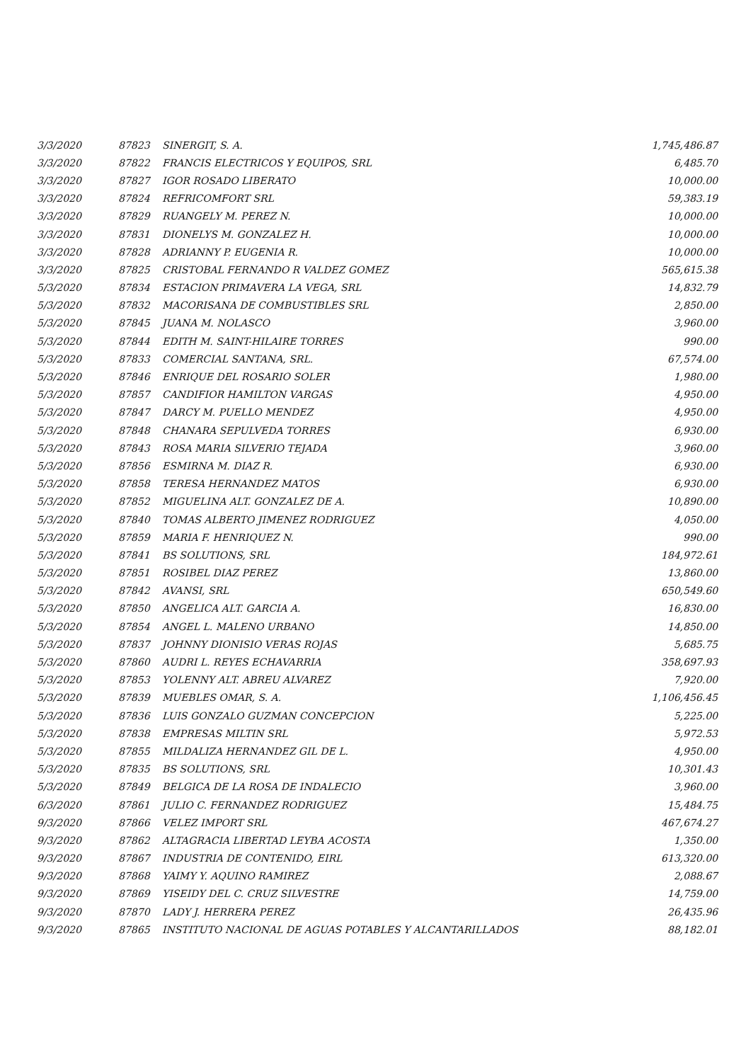| 3/3/2020 | 87823 | SINERGIT, S. A. | 1,745,486.87 |
| 3/3/2020 | 87822 | FRANCIS ELECTRICOS Y EQUIPOS, SRL | 6,485.70 |
| 3/3/2020 | 87827 | IGOR ROSADO LIBERATO | 10,000.00 |
| 3/3/2020 | 87824 | REFRICOMFORT SRL | 59,383.19 |
| 3/3/2020 | 87829 | RUANGELY M. PEREZ N. | 10,000.00 |
| 3/3/2020 | 87831 | DIONELYS M. GONZALEZ H. | 10,000.00 |
| 3/3/2020 | 87828 | ADRIANNY P. EUGENIA R. | 10,000.00 |
| 3/3/2020 | 87825 | CRISTOBAL FERNANDO R VALDEZ GOMEZ | 565,615.38 |
| 5/3/2020 | 87834 | ESTACION PRIMAVERA LA VEGA, SRL | 14,832.79 |
| 5/3/2020 | 87832 | MACORISANA DE COMBUSTIBLES SRL | 2,850.00 |
| 5/3/2020 | 87845 | JUANA M. NOLASCO | 3,960.00 |
| 5/3/2020 | 87844 | EDITH M. SAINT-HILAIRE TORRES | 990.00 |
| 5/3/2020 | 87833 | COMERCIAL SANTANA, SRL. | 67,574.00 |
| 5/3/2020 | 87846 | ENRIQUE DEL ROSARIO SOLER | 1,980.00 |
| 5/3/2020 | 87857 | CANDIFIOR HAMILTON VARGAS | 4,950.00 |
| 5/3/2020 | 87847 | DARCY M. PUELLO MENDEZ | 4,950.00 |
| 5/3/2020 | 87848 | CHANARA SEPULVEDA TORRES | 6,930.00 |
| 5/3/2020 | 87843 | ROSA MARIA SILVERIO TEJADA | 3,960.00 |
| 5/3/2020 | 87856 | ESMIRNA M. DIAZ R. | 6,930.00 |
| 5/3/2020 | 87858 | TERESA HERNANDEZ MATOS | 6,930.00 |
| 5/3/2020 | 87852 | MIGUELINA ALT. GONZALEZ DE A. | 10,890.00 |
| 5/3/2020 | 87840 | TOMAS ALBERTO JIMENEZ RODRIGUEZ | 4,050.00 |
| 5/3/2020 | 87859 | MARIA F. HENRIQUEZ N. | 990.00 |
| 5/3/2020 | 87841 | BS SOLUTIONS, SRL | 184,972.61 |
| 5/3/2020 | 87851 | ROSIBEL DIAZ PEREZ | 13,860.00 |
| 5/3/2020 | 87842 | AVANSI, SRL | 650,549.60 |
| 5/3/2020 | 87850 | ANGELICA ALT. GARCIA A. | 16,830.00 |
| 5/3/2020 | 87854 | ANGEL L. MALENO URBANO | 14,850.00 |
| 5/3/2020 | 87837 | JOHNNY DIONISIO VERAS ROJAS | 5,685.75 |
| 5/3/2020 | 87860 | AUDRI L. REYES ECHAVARRIA | 358,697.93 |
| 5/3/2020 | 87853 | YOLENNY ALT. ABREU ALVAREZ | 7,920.00 |
| 5/3/2020 | 87839 | MUEBLES OMAR, S. A. | 1,106,456.45 |
| 5/3/2020 | 87836 | LUIS GONZALO GUZMAN CONCEPCION | 5,225.00 |
| 5/3/2020 | 87838 | EMPRESAS MILTIN SRL | 5,972.53 |
| 5/3/2020 | 87855 | MILDALIZA HERNANDEZ GIL DE L. | 4,950.00 |
| 5/3/2020 | 87835 | BS SOLUTIONS, SRL | 10,301.43 |
| 5/3/2020 | 87849 | BELGICA DE LA ROSA DE INDALECIO | 3,960.00 |
| 6/3/2020 | 87861 | JULIO C. FERNANDEZ RODRIGUEZ | 15,484.75 |
| 9/3/2020 | 87866 | VELEZ IMPORT SRL | 467,674.27 |
| 9/3/2020 | 87862 | ALTAGRACIA LIBERTAD LEYBA ACOSTA | 1,350.00 |
| 9/3/2020 | 87867 | INDUSTRIA DE CONTENIDO, EIRL | 613,320.00 |
| 9/3/2020 | 87868 | YAIMY Y. AQUINO RAMIREZ | 2,088.67 |
| 9/3/2020 | 87869 | YISEIDY DEL C. CRUZ SILVESTRE | 14,759.00 |
| 9/3/2020 | 87870 | LADY J. HERRERA PEREZ | 26,435.96 |
| 9/3/2020 | 87865 | INSTITUTO NACIONAL DE AGUAS POTABLES Y ALCANTARILLADOS | 88,182.01 |